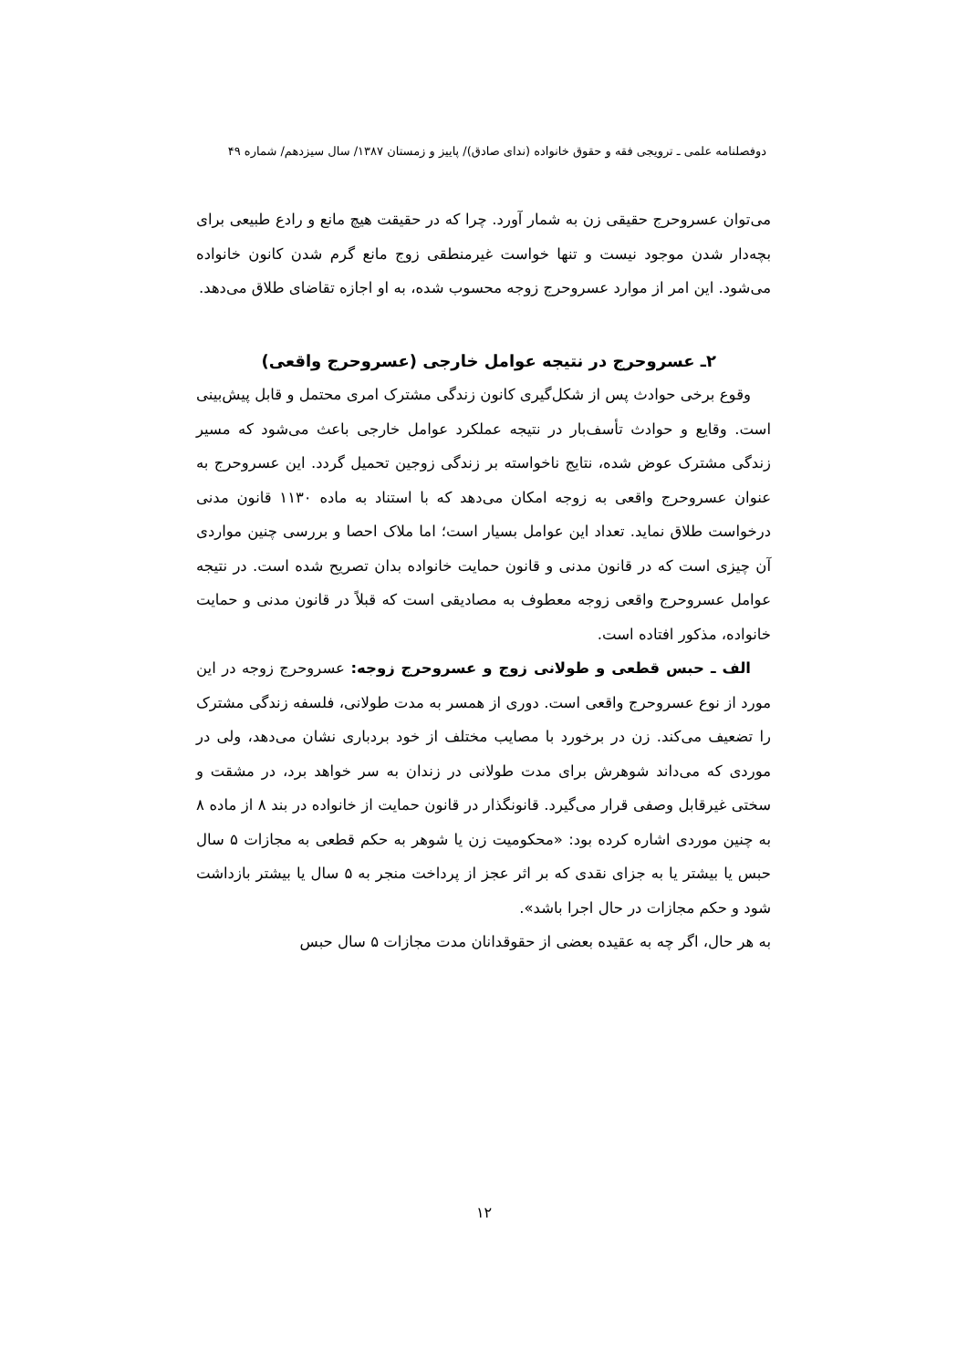دوفصلنامه علمی ـ ترویجی فقه و حقوق خانواده (ندای صادق)/ پاییز و زمستان ۱۳۸۷/ سال سیزدهم/ شماره ۴۹
می‌توان عسروحرج حقیقی زن به شمار آورد. چرا که در حقیقت هیچ مانع و رادع طبیعی برای بچه‌دار شدن موجود نیست و تنها خواست غیرمنطقی زوج مانع گرم شدن کانون خانواده می‌شود. این امر از موارد عسروحرج زوجه محسوب شده، به او اجازه تقاضای طلاق می‌دهد.
۲ـ عسروحرج در نتیجه عوامل خارجی (عسروحرج واقعی)
وقوع برخی حوادث پس از شکل‌گیری کانون زندگی مشترک امری محتمل و قابل پیش‌بینی است. وقایع و حوادث تأسف‌بار در نتیجه عملکرد عوامل خارجی باعث می‌شود که مسیر زندگی مشترک عوض شده، نتایج ناخواسته بر زندگی زوجین تحمیل گردد. این عسروحرج به عنوان عسروحرج واقعی به زوجه امکان می‌دهد که با استناد به ماده ۱۱۳۰ قانون مدنی درخواست طلاق نماید. تعداد این عوامل بسیار است؛ اما ملاک احصا و بررسی چنین مواردی آن چیزی است که در قانون مدنی و قانون حمایت خانواده بدان تصریح شده است. در نتیجه عوامل عسروحرج واقعی زوجه معطوف به مصادیقی است که قبلاً در قانون مدنی و حمایت خانواده، مذکور افتاده است.
الف ـ حبس قطعی و طولانی زوج و عسروحرج زوجه: عسروحرج زوجه در این مورد از نوع عسروحرج واقعی است. دوری از همسر به مدت طولانی، فلسفه زندگی مشترک را تضعیف می‌کند. زن در برخورد با مصایب مختلف از خود بردباری نشان می‌دهد، ولی در موردی که می‌داند شوهرش برای مدت طولانی در زندان به سر خواهد برد، در مشقت و سختی غیرقابل وصفی قرار می‌گیرد. قانونگذار در قانون حمایت از خانواده در بند ۸ از ماده ۸ به چنین موردی اشاره کرده بود: «محکومیت زن یا شوهر به حکم قطعی به مجازات ۵ سال حبس یا بیشتر یا به جزای نقدی که بر اثر عجز از پرداخت منجر به ۵ سال یا بیشتر بازداشت شود و حکم مجازات در حال اجرا باشد».
به هر حال، اگر چه به عقیده بعضی از حقوقدانان مدت مجازات ۵ سال حبس
۱۲